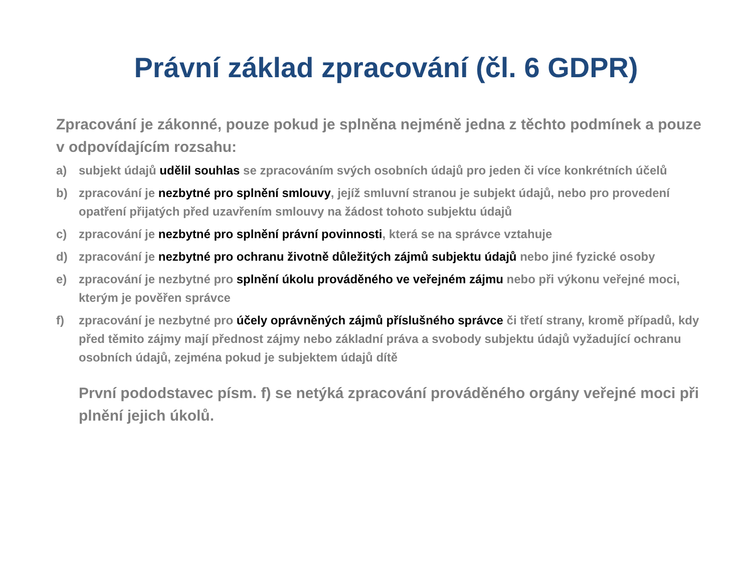Právní základ zpracování (čl. 6 GDPR)
Zpracování je zákonné, pouze pokud je splněna nejméně jedna z těchto podmínek a pouze v odpovídajícím rozsahu:
a) subjekt údajů udělil souhlas se zpracováním svých osobních údajů pro jeden či více konkrétních účelů
b) zpracování je nezbytné pro splnění smlouvy, jejíž smluvní stranou je subjekt údajů, nebo pro provedení opatření přijatých před uzavřením smlouvy na žádost tohoto subjektu údajů
c) zpracování je nezbytné pro splnění právní povinnosti, která se na správce vztahuje
d) zpracování je nezbytné pro ochranu životně důležitých zájmů subjektu údajů nebo jiné fyzické osoby
e) zpracování je nezbytné pro splnění úkolu prováděného ve veřejném zájmu nebo při výkonu veřejné moci, kterým je pověřen správce
f) zpracování je nezbytné pro účely oprávněných zájmů příslušného správce či třetí strany, kromě případů, kdy před těmito zájmy mají přednost zájmy nebo základní práva a svobody subjektu údajů vyžadující ochranu osobních údajů, zejména pokud je subjektem údajů dítě
První pododstavec písm. f) se netýká zpracování prováděného orgány veřejné moci při plnění jejich úkolů.